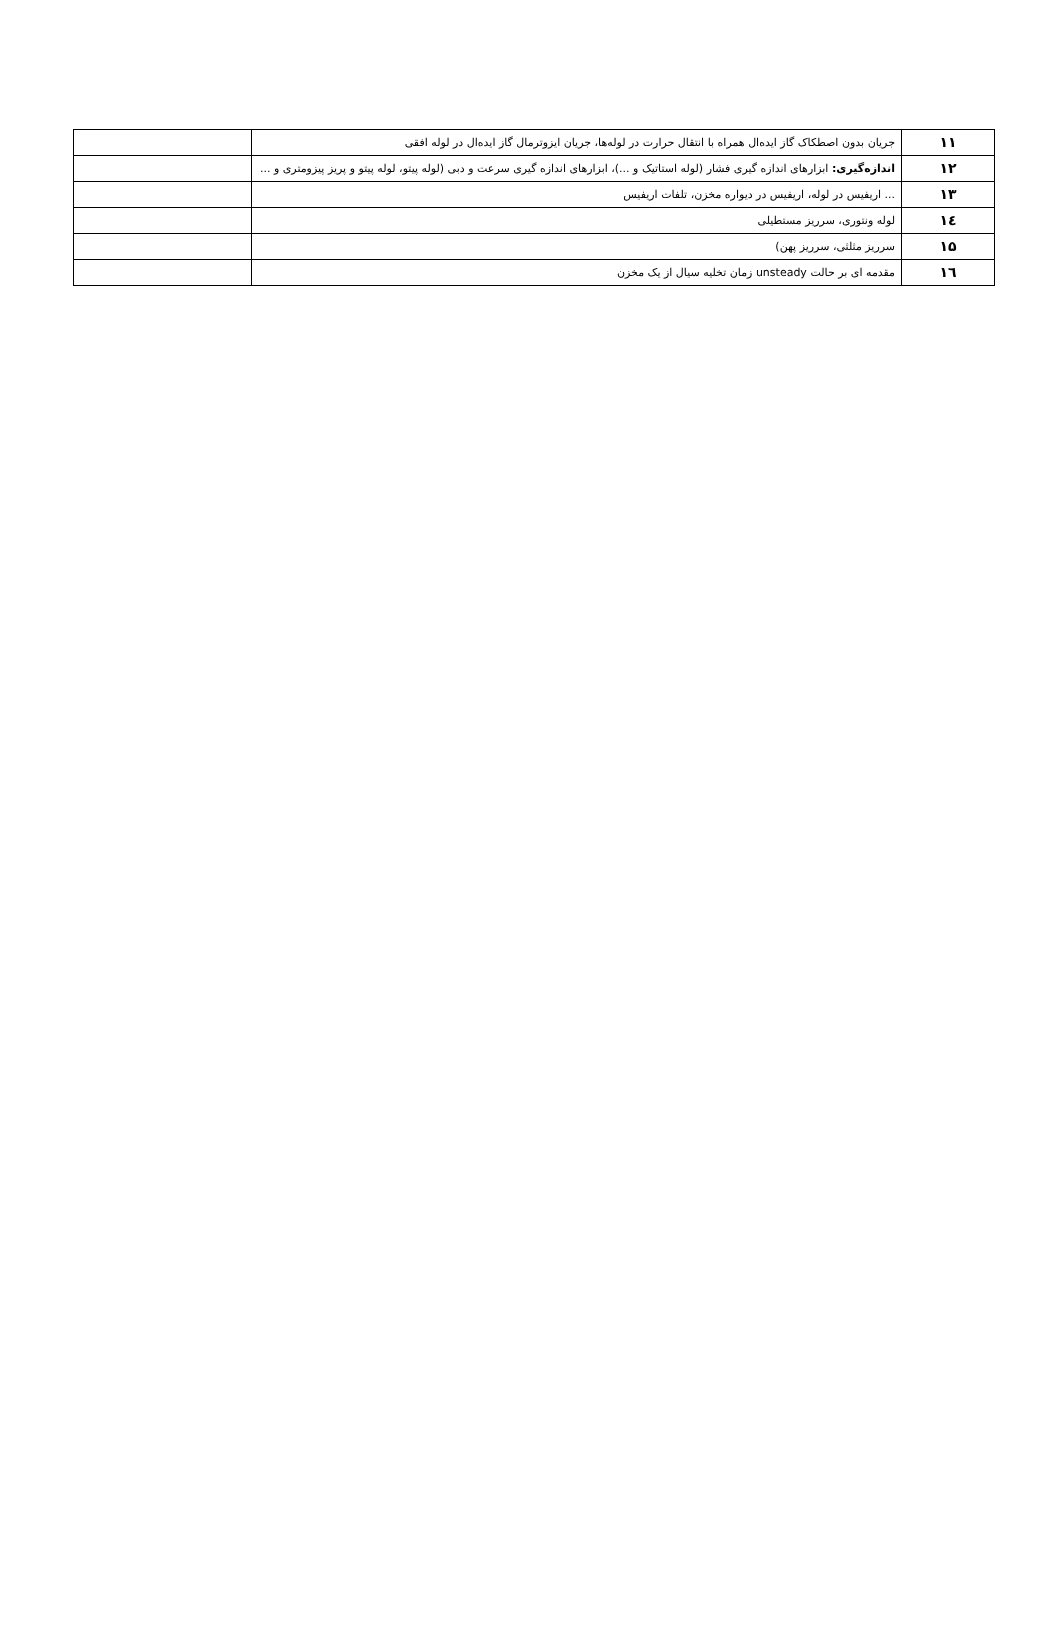| ۱۱ | جریان بدون اصطکاک گاز ایده‌ال همراه با انتقال حرارت در لوله‌ها، جریان ایزوترمال گاز ایده‌ال در لوله افقی | |
| ۱۲ | اندازه‌گیری: ابزارهای اندازه گیری فشار (لوله استاتیک و ...)، ابزارهای اندازه گیری سرعت و دبی (لوله پیتو، لوله پیتو و پریز پیزومتری و ... | |
| ۱۳ | ... اریفیس در لوله، اریفیس در دیواره مخزن، تلفات اریفیس | |
| ۱٤ | لوله ونتوری، سرریز مستطیلی | |
| ۱۵ | سرریز مثلثی، سرریز پهن) | |
| ۱٦ | مقدمه ای بر حالت unsteady زمان تخلیه سیال از یک مخزن | |